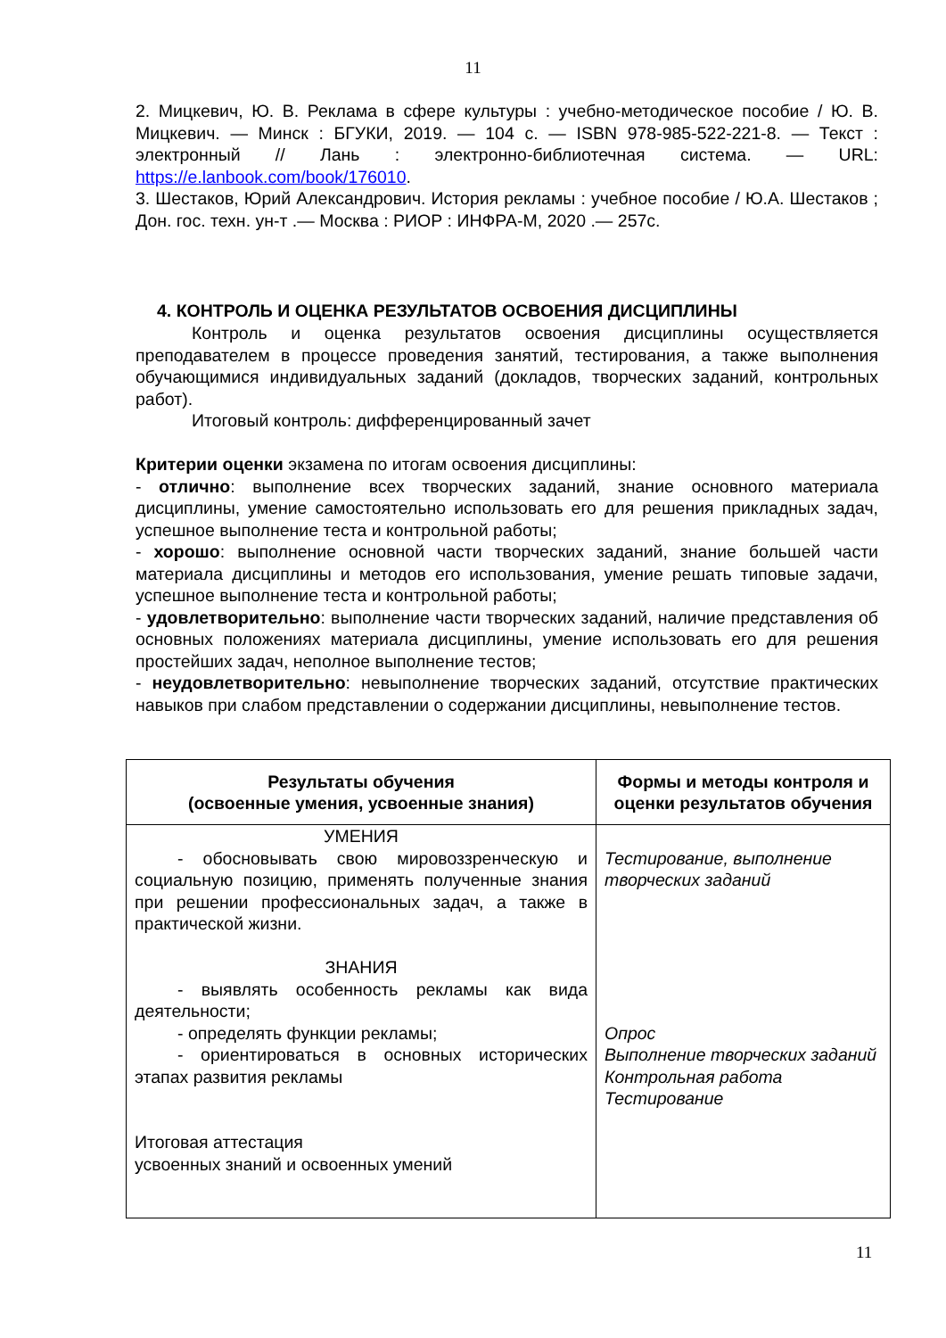11
2. Мицкевич, Ю. В. Реклама в сфере культуры : учебно-методическое пособие / Ю. В. Мицкевич. — Минск : БГУКИ, 2019. — 104 с. — ISBN 978-985-522-221-8. — Текст : электронный // Лань : электронно-библиотечная система. — URL: https://e.lanbook.com/book/176010.
3. Шестаков, Юрий Александрович. История рекламы : учебное пособие / Ю.А. Шестаков ; Дон. гос. техн. ун-т .— Москва : РИОР : ИНФРА-М, 2020 .— 257с.
4. КОНТРОЛЬ И ОЦЕНКА РЕЗУЛЬТАТОВ ОСВОЕНИЯ ДИСЦИПЛИНЫ
Контроль и оценка результатов освоения дисциплины осуществляется преподавателем в процессе проведения занятий, тестирования, а также выполнения обучающимися индивидуальных заданий (докладов, творческих заданий, контрольных работ).
Итоговый контроль: дифференцированный зачет
Критерии оценки экзамена по итогам освоения дисциплины:
- отлично: выполнение всех творческих заданий, знание основного материала дисциплины, умение самостоятельно использовать его для решения прикладных задач, успешное выполнение теста и контрольной работы;
- хорошо: выполнение основной части творческих заданий, знание большей части материала дисциплины и методов его использования, умение решать типовые задачи, успешное выполнение теста и контрольной работы;
- удовлетворительно: выполнение части творческих заданий, наличие представления об основных положениях материала дисциплины, умение использовать его для решения простейших задач, неполное выполнение тестов;
- неудовлетворительно: невыполнение творческих заданий, отсутствие практических навыков при слабом представлении о содержании дисциплины, невыполнение тестов.
| Результаты обучения (освоенные умения, усвоенные знания) | Формы и методы контроля и оценки результатов обучения |
| --- | --- |
| УМЕНИЯ - обосновывать свою мировоззренческую и социальную позицию, применять полученные знания при решении профессиональных задач, а также в практической жизни. ЗНАНИЯ - выявлять особенность рекламы как вида деятельности; - определять функции рекламы; - ориентироваться в основных исторических этапах развития рекламы Итоговая аттестация усвоенных знаний и освоенных умений | Тестирование, выполнение творческих заданий Опрос Выполнение творческих заданий Контрольная работа Тестирование |
11